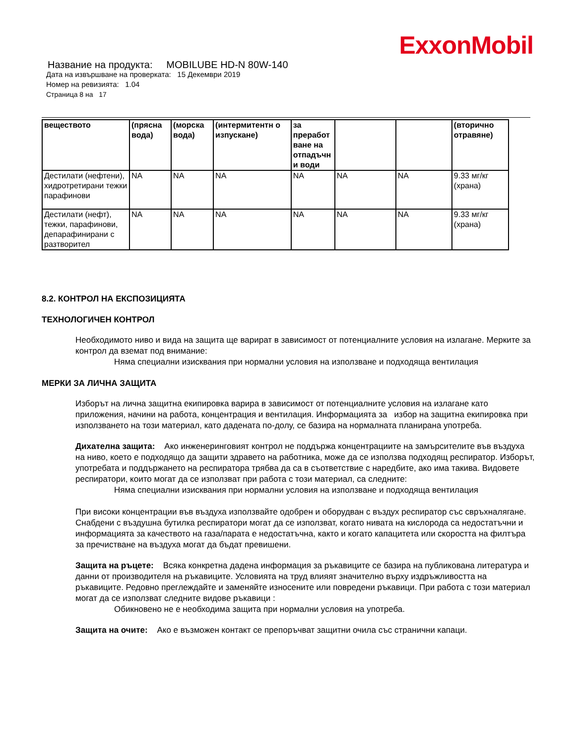ExxonMobil
Название на продукта: MOBILUBE HD-N 80W-140
Дата на извършване на проверката: 15 Декември 2019
Номер на ревизията: 1.04
Страница 8 на 17
| веществото | (прясна вода) | (морска вода) | (интермитентн о изпускане) | за преработ ване на отпадъчн и води | | | (вторично отравяне) |
| --- | --- | --- | --- | --- | --- | --- | --- |
| Дестилати (нефтени), хидротретирани тежки парафинови | NA | NA | NA | NA | NA | NA | 9.33 мг/кг (храна) |
| Дестилати (нефт), тежки, парафинови, депарафинирани с разтворител | NA | NA | NA | NA | NA | NA | 9.33 мг/кг (храна) |
8.2. КОНТРОЛ НА ЕКСПОЗИЦИЯТА
ТЕХНОЛОГИЧЕН КОНТРОЛ
Необходимото ниво и вида на защита ще варират в зависимост от потенциалните условия на излагане. Мерките за контрол да вземат под внимание:
Няма специални изисквания при нормални условия на използване и подходяща вентилация
МЕРКИ ЗА ЛИЧНА ЗАЩИТА
Изборът на лична защитна екипировка варира в зависимост от потенциалните условия на излагане като приложения, начини на работа, концентрация и вентилация. Информацията за избор на защитна екипировка при използването на този материал, като дадената по-долу, се базира на нормалната планирана употреба.
Дихателна защита: Ако инженеринговият контрол не поддържа концентрациите на замърсителите във въздуха на ниво, което е подходящо да защити здравето на работника, може да се използва подходящ респиратор. Изборът, употребата и поддържането на респиратора трябва да са в съответствие с наредбите, ако има такива. Видовете респиратори, които могат да се използват при работа с този материал, са следните:
Няма специални изисквания при нормални условия на използване и подходяща вентилация
При високи концентрации във въздуха използвайте одобрен и оборудван с въздух респиратор със свръхналягане. Снабдени с въздушна бутилка респиратори могат да се използват, когато нивата на кислорода са недостатъчни и информацията за качеството на газа/парата е недостатъчна, както и когато капацитета или скоростта на филтъра за пречистване на въздуха могат да бъдат превишени.
Защита на ръцете: Всяка конкретна дадена информация за ръкавиците се базира на публикована литература и данни от производителя на ръкавиците. Условията на труд влияят значително върху издръжливостта на ръкавиците. Редовно преглеждайте и заменяйте износените или повредени ръкавици. При работа с този материал могат да се използват следните видове ръкавици :
Обикновено не е необходима защита при нормални условия на употреба.
Защита на очите: Ако е възможен контакт се препоръчват защитни очила със странични капаци.